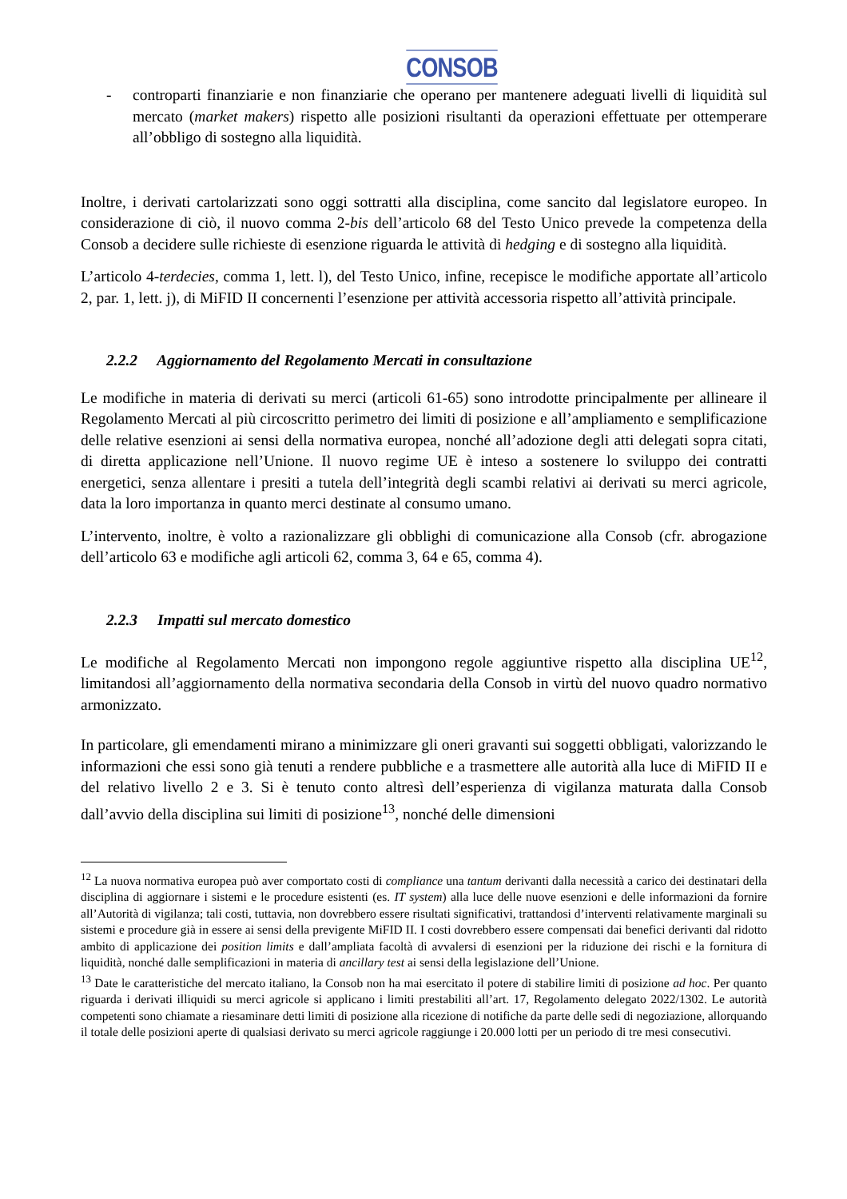CONSOB
- controparti finanziarie e non finanziarie che operano per mantenere adeguati livelli di liquidità sul mercato (market makers) rispetto alle posizioni risultanti da operazioni effettuate per ottemperare all’obbligo di sostegno alla liquidità.
Inoltre, i derivati cartolarizzati sono oggi sottratti alla disciplina, come sancito dal legislatore europeo. In considerazione di ciò, il nuovo comma 2-bis dell’articolo 68 del Testo Unico prevede la competenza della Consob a decidere sulle richieste di esenzione riguarda le attività di hedging e di sostegno alla liquidità.
L’articolo 4-terdecies, comma 1, lett. l), del Testo Unico, infine, recepisce le modifiche apportate all’articolo 2, par. 1, lett. j), di MiFID II concernenti l’esenzione per attività accessoria rispetto all’attività principale.
2.2.2 Aggiornamento del Regolamento Mercati in consultazione
Le modifiche in materia di derivati su merci (articoli 61-65) sono introdotte principalmente per allineare il Regolamento Mercati al più circoscritto perimetro dei limiti di posizione e all’ampliamento e semplificazione delle relative esenzioni ai sensi della normativa europea, nonché all’adozione degli atti delegati sopra citati, di diretta applicazione nell’Unione. Il nuovo regime UE è inteso a sostenere lo sviluppo dei contratti energetici, senza allentare i presiti a tutela dell’integrità degli scambi relativi ai derivati su merci agricole, data la loro importanza in quanto merci destinate al consumo umano.
L’intervento, inoltre, è volto a razionalizzare gli obblighi di comunicazione alla Consob (cfr. abrogazione dell’articolo 63 e modifiche agli articoli 62, comma 3, 64 e 65, comma 4).
2.2.3 Impatti sul mercato domestico
Le modifiche al Regolamento Mercati non impongono regole aggiuntive rispetto alla disciplina UE<sup>12</sup>, limitandosi all’aggiornamento della normativa secondaria della Consob in virtù del nuovo quadro normativo armonizzato.
In particolare, gli emendamenti mirano a minimizzare gli oneri gravanti sui soggetti obbligati, valorizzando le informazioni che essi sono già tenuti a rendere pubbliche e a trasmettere alle autorità alla luce di MiFID II e del relativo livello 2 e 3. Si è tenuto conto altresì dell’esperienza di vigilanza maturata dalla Consob dall’avvio della disciplina sui limiti di posizione<sup>13</sup>, nonché delle dimensioni
<sup>12</sup> La nuova normativa europea può aver comportato costi di compliance una tantum derivanti dalla necessità a carico dei destinatari della disciplina di aggiornare i sistemi e le procedure esistenti (es. IT system) alla luce delle nuove esenzioni e delle informazioni da fornire all’Autorità di vigilanza; tali costi, tuttavia, non dovrebbero essere risultati significativi, trattandosi d’interventi relativamente marginali su sistemi e procedure già in essere ai sensi della previgente MiFID II. I costi dovrebbero essere compensati dai benefici derivanti dal ridotto ambito di applicazione dei position limits e dall’ampliata facoltà di avvalersi di esenzioni per la riduzione dei rischi e la fornitura di liquidità, nonché dalle semplificazioni in materia di ancillary test ai sensi della legislazione dell’Unione.
<sup>13</sup> Date le caratteristiche del mercato italiano, la Consob non ha mai esercitato il potere di stabilire limiti di posizione ad hoc. Per quanto riguarda i derivati illiquidi su merci agricole si applicano i limiti prestabiliti all’art. 17, Regolamento delegato 2022/1302. Le autorità competenti sono chiamate a riesaminare detti limiti di posizione alla ricezione di notifiche da parte delle sedi di negoziazione, allorquando il totale delle posizioni aperte di qualsiasi derivato su merci agricole raggiunge i 20.000 lotti per un periodo di tre mesi consecutivi.